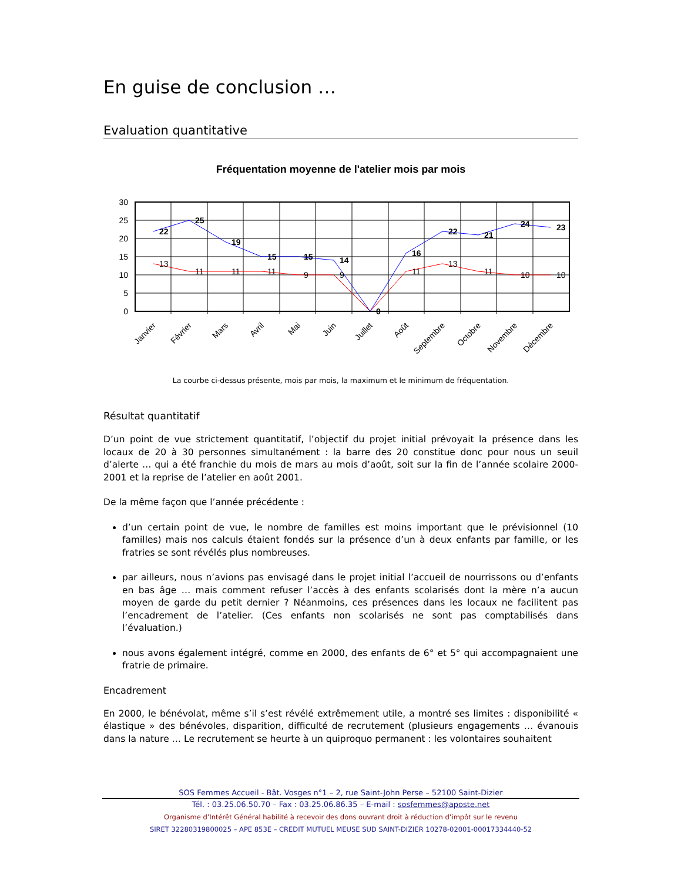En guise de conclusion …
Evaluation quantitative
Fréquentation moyenne de l'atelier mois par mois
30
25
20
15
10
5
0
22
25
19
15
15
14
0
16
22
21
24
23
13
11
11
11
9
9
11
13
11
10
10
Janvier
Février
Mars
Avril
Mai
Juin
Juillet
Août
Septembre
Octobre
Novembre
Décembre
La courbe ci-dessus présente, mois par mois, la maximum et le minimum de fréquentation.
Résultat quantitatif
D’un point de vue strictement quantitatif, l’objectif du projet initial prévoyait la présence dans les locaux de 20 à 30 personnes simultanément : la barre des 20 constitue donc pour nous un seuil d’alerte … qui a été franchie du mois de mars au mois d’août, soit sur la fin de l’année scolaire 2000-2001 et la reprise de l’atelier en août 2001.
De la même façon que l’année précédente :
d’un certain point de vue, le nombre de familles est moins important que le prévisionnel (10 familles) mais nos calculs étaient fondés sur la présence d’un à deux enfants par famille, or les fratries se sont révélés plus nombreuses.
par ailleurs, nous n’avions pas envisagé dans le projet initial l’accueil de nourrissons ou d’enfants en bas âge … mais comment refuser l’accès à des enfants scolarisés dont la mère n’a aucun moyen de garde du petit dernier ? Néanmoins, ces présences dans les locaux ne facilitent pas l’encadrement de l’atelier. (Ces enfants non scolarisés ne sont pas comptabilisés dans l’évaluation.)
nous avons également intégré, comme en 2000, des enfants de 6° et 5° qui accompagnaient une fratrie de primaire.
Encadrement
En 2000, le bénévolat, même s’il s’est révélé extrêmement utile, a montré ses limites : disponibilité « élastique » des bénévoles, disparition, difficulté de recrutement (plusieurs engagements … évanouis dans la nature … Le recrutement se heurte à un quiproquo permanent : les volontaires souhaitent
SOS Femmes Accueil - Bât. Vosges n°1 – 2, rue Saint-John Perse – 52100 Saint-Dizier
Tél. : 03.25.06.50.70 – Fax : 03.25.06.86.35 – E-mail : sosfemmes@aposte.net
Organisme d’Intérêt Général habilité à recevoir des dons ouvrant droit à réduction d’impôt sur le revenu
SIRET 32280319800025 – APE 853E – CREDIT MUTUEL MEUSE SUD SAINT-DIZIER 10278-02001-00017334440-52